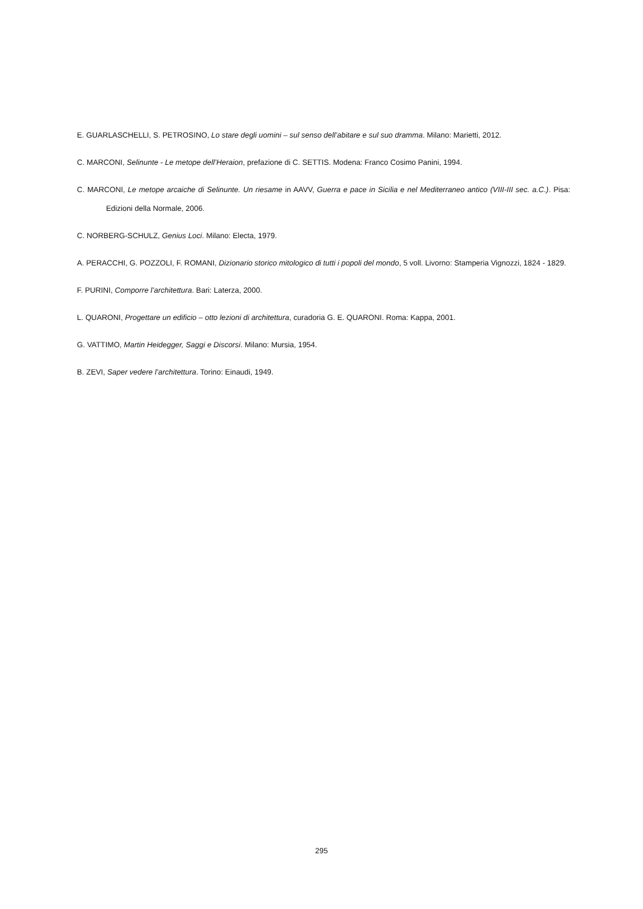E. GUARLASCHELLI, S. PETROSINO, Lo stare degli uomini – sul senso dell’abitare e sul suo dramma. Milano: Marietti, 2012.
C. MARCONI, Selinunte - Le metope dell’Heraion, prefazione di C. SETTIS. Modena: Franco Cosimo Panini, 1994.
C. MARCONI, Le metope arcaiche di Selinunte. Un riesame in AAVV, Guerra e pace in Sicilia e nel Mediterraneo antico (VIII-III sec. a.C.). Pisa: Edizioni della Normale, 2006.
C. NORBERG-SCHULZ, Genius Loci. Milano: Electa, 1979.
A. PERACCHI, G. POZZOLI, F. ROMANI, Dizionario storico mitologico di tutti i popoli del mondo, 5 voll. Livorno: Stamperia Vignozzi, 1824 - 1829.
F. PURINI, Comporre l’architettura. Bari: Laterza, 2000.
L. QUARONI, Progettare un edificio – otto lezioni di architettura, curadoria G. E. QUARONI. Roma: Kappa, 2001.
G. VATTIMO, Martin Heidegger, Saggi e Discorsi. Milano: Mursia, 1954.
B. ZEVI, Saper vedere l’architettura. Torino: Einaudi, 1949.
295